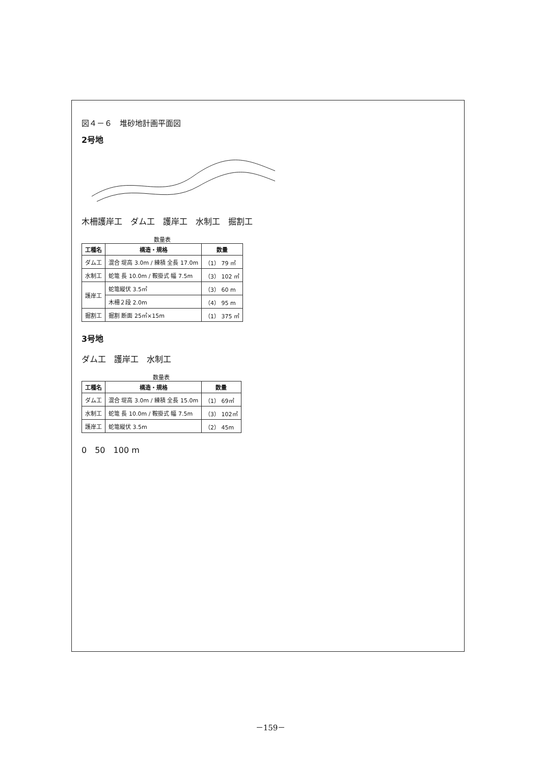図４－６　堆砂地計画平面図
2号地
木柵護岸工　ダム工　護岸工　水制工　掘割工
数量表
| 工種名 | 構造・規格 | 数量 |
| --- | --- | --- |
| ダム工 | 混合 堤高 3.0m / 練積 全長 17.0m | （1） 79 ㎥ |
| 水制工 | 蛇篭 長 10.0m / 鞍掛式 幅 7.5m | （3） 102 ㎥ |
| 護岸工 | 蛇篭縦伏 3.5㎡ | （3） 60 m |
| | 木柵２段 2.0m | （4） 95 m |
| 掘割工 | 掘割 断面 25㎡×15m | （1） 375 ㎥ |
3号地
ダム工　護岸工　水制工
数量表
| 工種名 | 構造・規格 | 数量 |
| --- | --- | --- |
| ダム工 | 混合 堤高 3.0m / 練積 全長 15.0m | （1） 69㎥ |
| 水制工 | 蛇篭 長 10.0m / 鞍掛式 幅 7.5m | （3） 102㎥ |
| 護岸工 | 蛇篭縦伏 3.5m | （2） 45m |
0　50　100 m
－159－